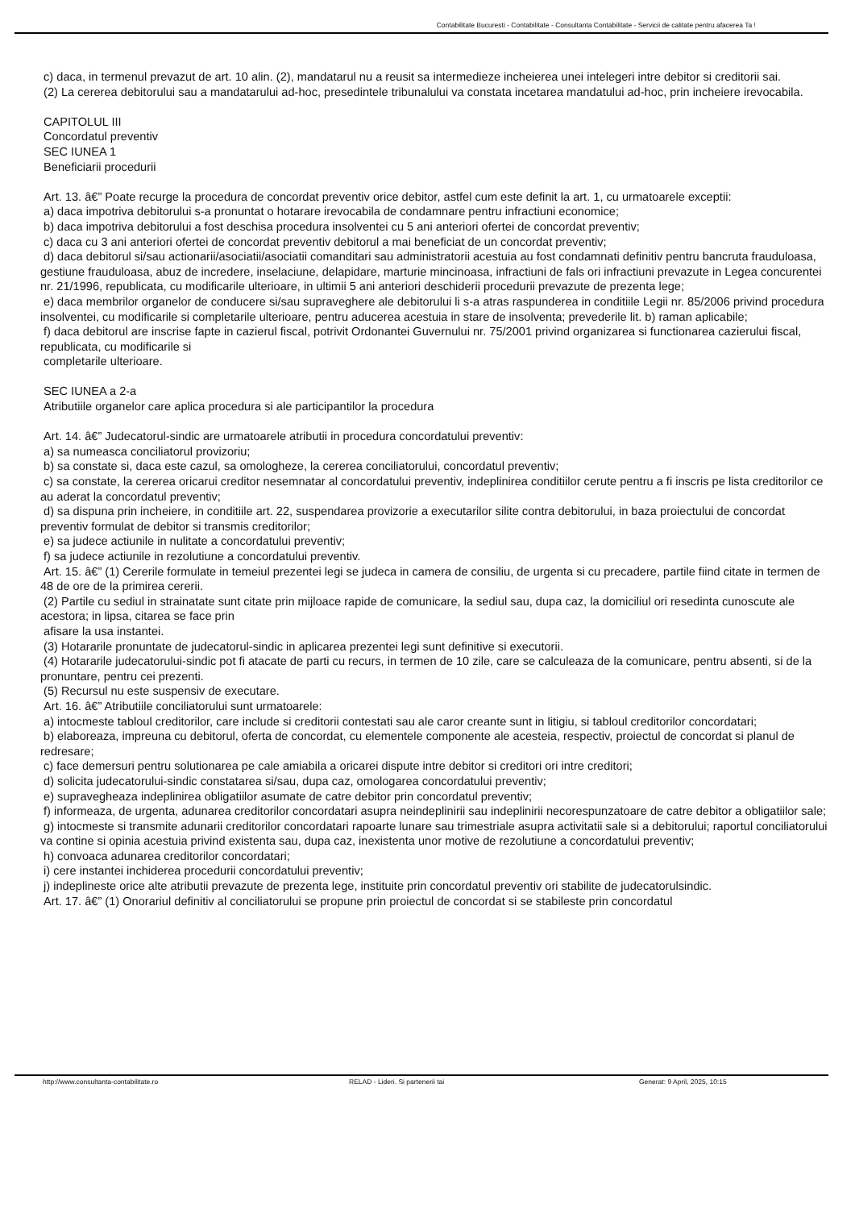Contabilitate Bucuresti - Contabilitate - Consultanta Contabilitate - Servicii de calitate pentru afacerea Ta !
c) daca, in termenul prevazut de art. 10 alin. (2), mandatarul nu a reusit sa intermedieze incheierea unei intelegeri intre debitor si creditorii sai.
(2) La cererea debitorului sau a mandatarului ad-hoc, presedintele tribunalului va constata incetarea mandatului ad-hoc, prin incheiere irevocabila.
CAPITOLUL III
Concordatul preventiv
SEC IUNEA 1
Beneficiarii procedurii
Art. 13. â€” Poate recurge la procedura de concordat preventiv orice debitor, astfel cum este definit la art. 1, cu urmatoarele exceptii:
a) daca impotriva debitorului s-a pronuntat o hotarare irevocabila de condamnare pentru infractiuni economice;
b) daca impotriva debitorului a fost deschisa procedura insolventei cu 5 ani anteriori ofertei de concordat preventiv;
c) daca cu 3 ani anteriori ofertei de concordat preventiv debitorul a mai beneficiat de un concordat preventiv;
d) daca debitorul si/sau actionarii/asociatii/asociatii comanditari sau administratorii acestuia au fost condamnati definitiv pentru bancruta frauduloasa, gestiune frauduloasa, abuz de incredere, inselaciune, delapidare, marturie mincinoasa, infractiuni de fals ori infractiuni prevazute in Legea concurentei nr. 21/1996, republicata, cu modificarile ulterioare, in ultimii 5 ani anteriori deschiderii procedurii prevazute de prezenta lege;
e) daca membrilor organelor de conducere si/sau supraveghere ale debitorului li s-a atras raspunderea in conditiile Legii nr. 85/2006 privind procedura insolventei, cu modificarile si completarile ulterioare, pentru aducerea acestuia in stare de insolventa; prevederile lit. b) raman aplicabile;
f) daca debitorul are inscrise fapte in cazierul fiscal, potrivit Ordonantei Guvernului nr. 75/2001 privind organizarea si functionarea cazierului fiscal, republicata, cu modificarile si
completarile ulterioare.
SEC IUNEA a 2-a
Atributiile organelor care aplica procedura si ale participantilor la procedura
Art. 14. â€” Judecatorul-sindic are urmatoarele atributii in procedura concordatului preventiv:
a) sa numeasca conciliatorul provizoriu;
b) sa constate si, daca este cazul, sa omologheze, la cererea conciliatorului, concordatul preventiv;
c) sa constate, la cererea oricarui creditor nesemnatar al concordatului preventiv, indeplinirea conditiilor cerute pentru a fi inscris pe lista creditorilor ce au aderat la concordatul preventiv;
d) sa dispuna prin incheiere, in conditiile art. 22, suspendarea provizorie a executarilor silite contra debitorului, in baza proiectului de concordat preventiv formulat de debitor si transmis creditorilor;
e) sa judece actiunile in nulitate a concordatului preventiv;
f) sa judece actiunile in rezolutiune a concordatului preventiv.
Art. 15. â€” (1) Cererile formulate in temeiul prezentei legi se judeca in camera de consiliu, de urgenta si cu precadere, partile fiind citate in termen de 48 de ore de la primirea cererii.
(2) Partile cu sediul in strainatate sunt citate prin mijloace rapide de comunicare, la sediul sau, dupa caz, la domiciliul ori resedinta cunoscute ale acestora; in lipsa, citarea se face prin
afisare la usa instantei.
(3) Hotararile pronuntate de judecatorul-sindic in aplicarea prezentei legi sunt definitive si executorii.
(4) Hotararile judecatorului-sindic pot fi atacate de parti cu recurs, in termen de 10 zile, care se calculeaza de la comunicare, pentru absenti, si de la pronuntare, pentru cei prezenti.
(5) Recursul nu este suspensiv de executare.
Art. 16. â€” Atributiile conciliatorului sunt urmatoarele:
a) intocmeste tabloul creditorilor, care include si creditorii contestati sau ale caror creante sunt in litigiu, si tabloul creditorilor concordatari;
b) elaboreaza, impreuna cu debitorul, oferta de concordat, cu elementele componente ale acesteia, respectiv, proiectul de concordat si planul de redresare;
c) face demersuri pentru solutionarea pe cale amiabila a oricarei dispute intre debitor si creditori ori intre creditori;
d) solicita judecatorului-sindic constatarea si/sau, dupa caz, omologarea concordatului preventiv;
e) supravegheaza indeplinirea obligatiilor asumate de catre debitor prin concordatul preventiv;
f) informeaza, de urgenta, adunarea creditorilor concordatari asupra neindeplinirii sau indeplinirii necorespunzatoare de catre debitor a obligatiilor sale;
g) intocmeste si transmite adunarii creditorilor concordatari rapoarte lunare sau trimestriale asupra activitatii sale si a debitorului; raportul conciliatorului va contine si opinia acestuia privind existenta sau, dupa caz, inexistenta unor motive de rezolutiune a concordatului preventiv;
h) convoaca adunarea creditorilor concordatari;
i) cere instantei inchiderea procedurii concordatului preventiv;
j) indeplineste orice alte atributii prevazute de prezenta lege, instituite prin concordatul preventiv ori stabilite de judecatorulsindic.
Art. 17. â€” (1) Onorariul definitiv al conciliatorului se propune prin proiectul de concordat si se stabileste prin concordatul
http://www.consultanta-contabilitate.ro RELAD - Lideri. Si partenerii tai Generat: 9 April, 2025, 10:15